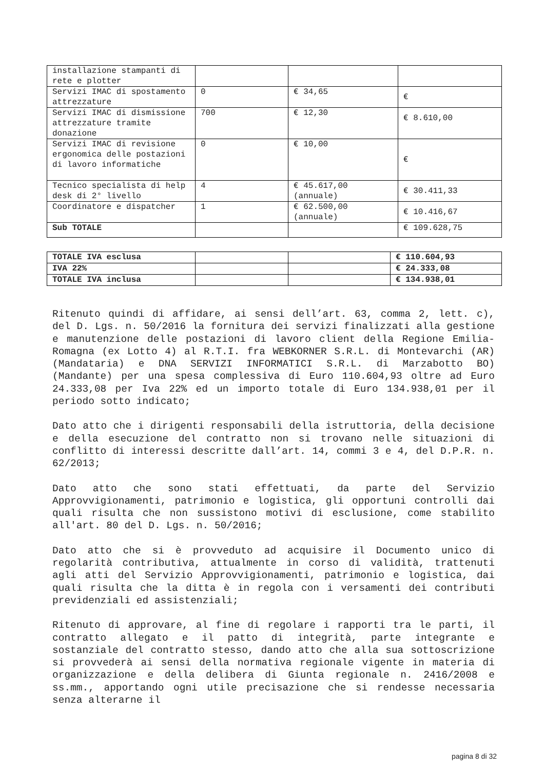| installazione stampanti di rete e plotter | | | |
| Servizi IMAC di spostamento attrezzature | 0 | € 34,65 | € |
| Servizi IMAC di dismissione attrezzature tramite donazione | 700 | € 12,30 | € 8.610,00 |
| Servizi IMAC di revisione ergonomica delle postazioni di lavoro informatiche | 0 | € 10,00 | € |
| Tecnico specialista di help desk di 2° livello | 4 | € 45.617,00 (annuale) | € 30.411,33 |
| Coordinatore e dispatcher | 1 | € 62.500,00 (annuale) | € 10.416,67 |
| Sub TOTALE | | | € 109.628,75 |
| TOTALE IVA esclusa | | | € 110.604,93 |
| IVA 22% | | | € 24.333,08 |
| TOTALE IVA inclusa | | | € 134.938,01 |
Ritenuto quindi di affidare, ai sensi dell’art. 63, comma 2, lett. c), del D. Lgs. n. 50/2016 la fornitura dei servizi finalizzati alla gestione e manutenzione delle postazioni di lavoro client della Regione Emilia-Romagna (ex Lotto 4) al R.T.I. fra WEBKORNER S.R.L. di Montevarchi (AR)(Mandataria) e DNA SERVIZI INFORMATICI S.R.L. di Marzabotto BO) (Mandante) per una spesa complessiva di Euro 110.604,93 oltre ad Euro 24.333,08 per Iva 22% ed un importo totale di Euro 134.938,01 per il periodo sotto indicato;
Dato atto che i dirigenti responsabili della istruttoria, della decisione e della esecuzione del contratto non si trovano nelle situazioni di conflitto di interessi descritte dall’art. 14, commi 3 e 4, del D.P.R. n. 62/2013;
Dato atto che sono stati effettuati, da parte del Servizio Approvvigionamenti, patrimonio e logistica, gli opportuni controlli dai quali risulta che non sussistono motivi di esclusione, come stabilito all'art. 80 del D. Lgs. n. 50/2016;
Dato atto che si è provveduto ad acquisire il Documento unico di regolarità contributiva, attualmente in corso di validità, trattenuti agli atti del Servizio Approvvigionamenti, patrimonio e logistica, dai quali risulta che la ditta è in regola con i versamenti dei contributi previdenziali ed assistenziali;
Ritenuto di approvare, al fine di regolare i rapporti tra le parti, il contratto allegato e il patto di integrità, parte integrante e sostanziale del contratto stesso, dando atto che alla sua sottoscrizione si provvederà ai sensi della normativa regionale vigente in materia di organizzazione e della delibera di Giunta regionale n. 2416/2008 e ss.mm., apportando ogni utile precisazione che si rendesse necessaria senza alterarne il
pagina 8 di 32